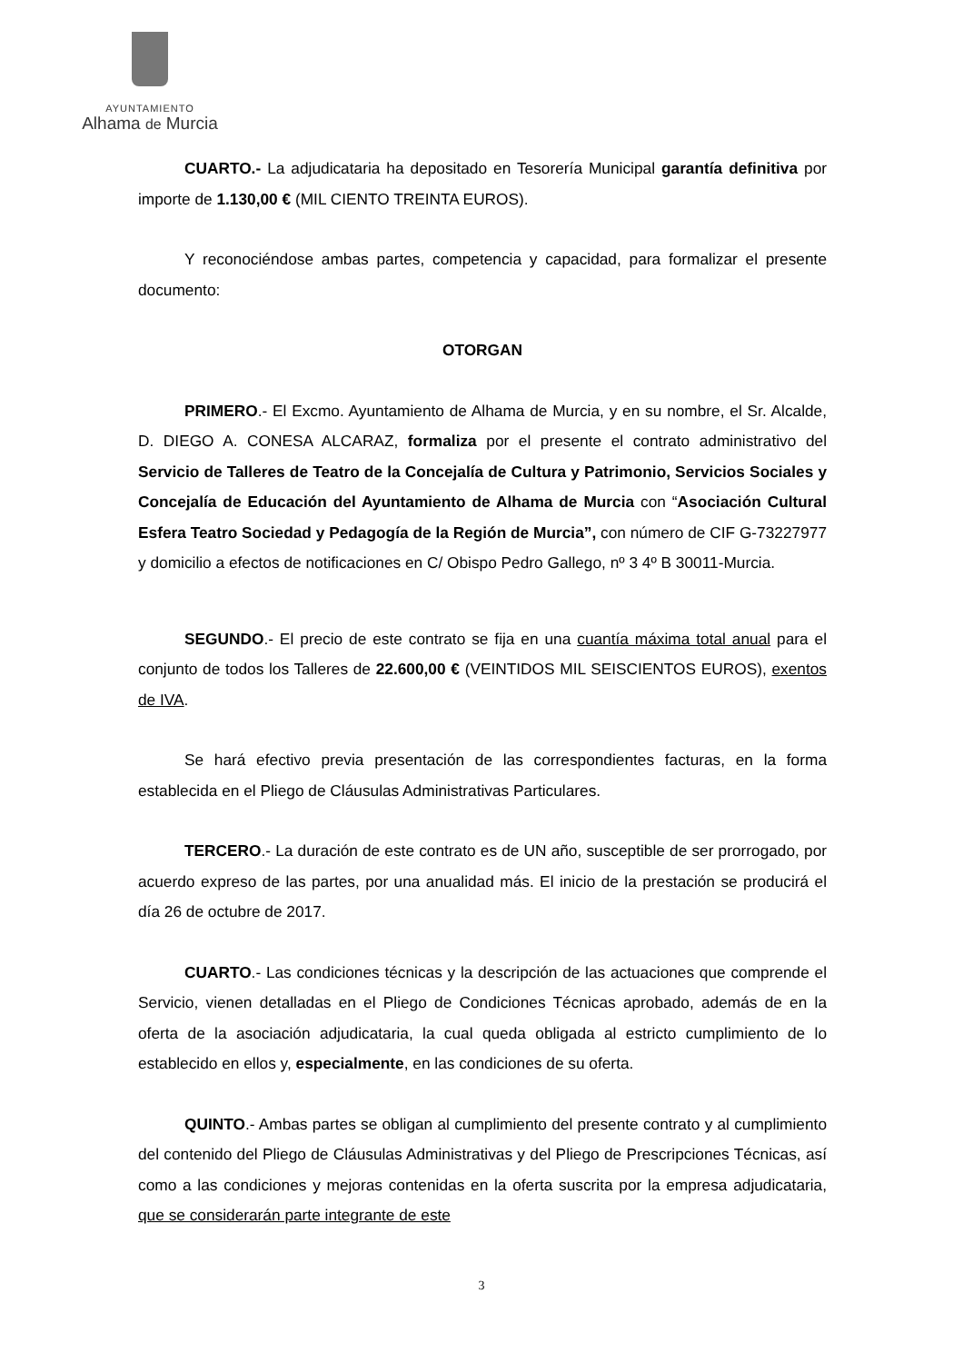AYUNTAMIENTO
Alhama de Murcia
CUARTO.- La adjudicataria ha depositado en Tesorería Municipal garantía definitiva por importe de 1.130,00 € (MIL CIENTO TREINTA EUROS).
Y reconociéndose ambas partes, competencia y capacidad, para formalizar el presente documento:
OTORGAN
PRIMERO.- El Excmo. Ayuntamiento de Alhama de Murcia, y en su nombre, el Sr. Alcalde, D. DIEGO A. CONESA ALCARAZ, formaliza por el presente el contrato administrativo del Servicio de Talleres de Teatro de la Concejalía de Cultura y Patrimonio, Servicios Sociales y Concejalía de Educación del Ayuntamiento de Alhama de Murcia con “Asociación Cultural Esfera Teatro Sociedad y Pedagogía de la Región de Murcia”, con número de CIF G-73227977 y domicilio a efectos de notificaciones en C/ Obispo Pedro Gallego, nº 3 4º B 30011-Murcia.
SEGUNDO.- El precio de este contrato se fija en una cuantía máxima total anual para el conjunto de todos los Talleres de 22.600,00 € (VEINTIDOS MIL SEISCIENTOS EUROS), exentos de IVA.
Se hará efectivo previa presentación de las correspondientes facturas, en la forma establecida en el Pliego de Cláusulas Administrativas Particulares.
TERCERO.- La duración de este contrato es de UN año, susceptible de ser prorrogado, por acuerdo expreso de las partes, por una anualidad más. El inicio de la prestación se producirá el día 26 de octubre de 2017.
CUARTO.- Las condiciones técnicas y la descripción de las actuaciones que comprende el Servicio, vienen detalladas en el Pliego de Condiciones Técnicas aprobado, además de en la oferta de la asociación adjudicataria, la cual queda obligada al estricto cumplimiento de lo establecido en ellos y, especialmente, en las condiciones de su oferta.
QUINTO.- Ambas partes se obligan al cumplimiento del presente contrato y al cumplimiento del contenido del Pliego de Cláusulas Administrativas y del Pliego de Prescripciones Técnicas, así como a las condiciones y mejoras contenidas en la oferta suscrita por la empresa adjudicataria, que se considerarán parte integrante de este
3